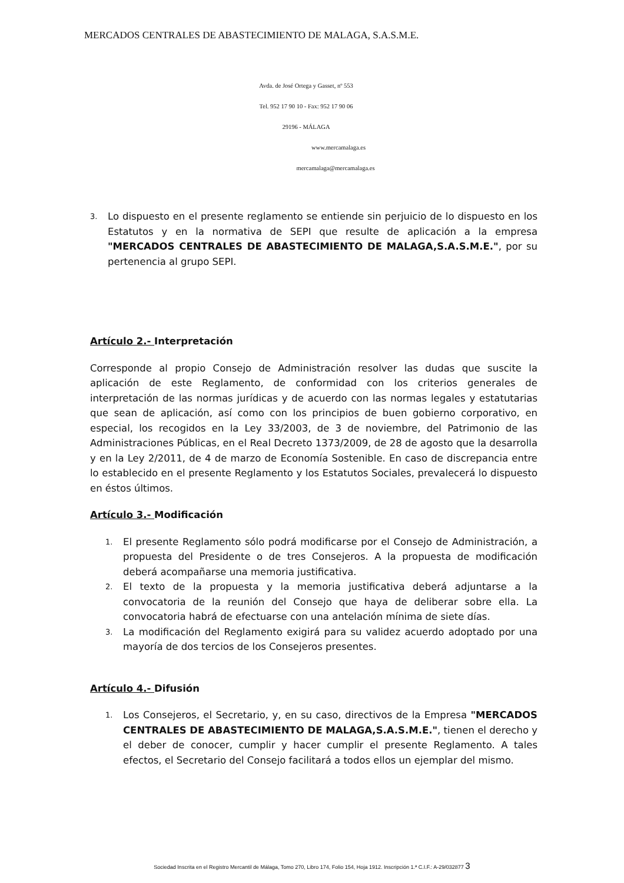MERCADOS CENTRALES DE ABASTECIMIENTO DE MALAGA, S.A.S.M.E.
Avda. de José Ortega y Gasset, nº 553
Tel. 952 17 90 10 - Fax: 952 17 90 06
29196 - MÁLAGA
www.mercamalaga.es
mercamalaga@mercamalaga.es
3. Lo dispuesto en el presente reglamento se entiende sin perjuicio de lo dispuesto en los Estatutos y en la normativa de SEPI que resulte de aplicación a la empresa "MERCADOS CENTRALES DE ABASTECIMIENTO DE MALAGA,S.A.S.M.E.", por su pertenencia al grupo SEPI.
Artículo 2.- Interpretación
Corresponde al propio Consejo de Administración resolver las dudas que suscite la aplicación de este Reglamento, de conformidad con los criterios generales de interpretación de las normas jurídicas y de acuerdo con las normas legales y estatutarias que sean de aplicación, así como con los principios de buen gobierno corporativo, en especial, los recogidos en la Ley 33/2003, de 3 de noviembre, del Patrimonio de las Administraciones Públicas, en el Real Decreto 1373/2009, de 28 de agosto que la desarrolla y en la Ley 2/2011, de 4 de marzo de Economía Sostenible. En caso de discrepancia entre lo establecido en el presente Reglamento y los Estatutos Sociales, prevalecerá lo dispuesto en éstos últimos.
Artículo 3.- Modificación
1. El presente Reglamento sólo podrá modificarse por el Consejo de Administración, a propuesta del Presidente o de tres Consejeros. A la propuesta de modificación deberá acompañarse una memoria justificativa.
2. El texto de la propuesta y la memoria justificativa deberá adjuntarse a la convocatoria de la reunión del Consejo que haya de deliberar sobre ella. La convocatoria habrá de efectuarse con una antelación mínima de siete días.
3. La modificación del Reglamento exigirá para su validez acuerdo adoptado por una mayoría de dos tercios de los Consejeros presentes.
Artículo 4.- Difusión
1. Los Consejeros, el Secretario, y, en su caso, directivos de la Empresa "MERCADOS CENTRALES DE ABASTECIMIENTO DE MALAGA,S.A.S.M.E.", tienen el derecho y el deber de conocer, cumplir y hacer cumplir el presente Reglamento. A tales efectos, el Secretario del Consejo facilitará a todos ellos un ejemplar del mismo.
Sociedad Inscrita en el Registro Mercantil de Málaga, Tomo 270, Libro 174, Folio 154, Hoja 1912. Inscripción 1.ª C.I.F.: A-29/032877 3